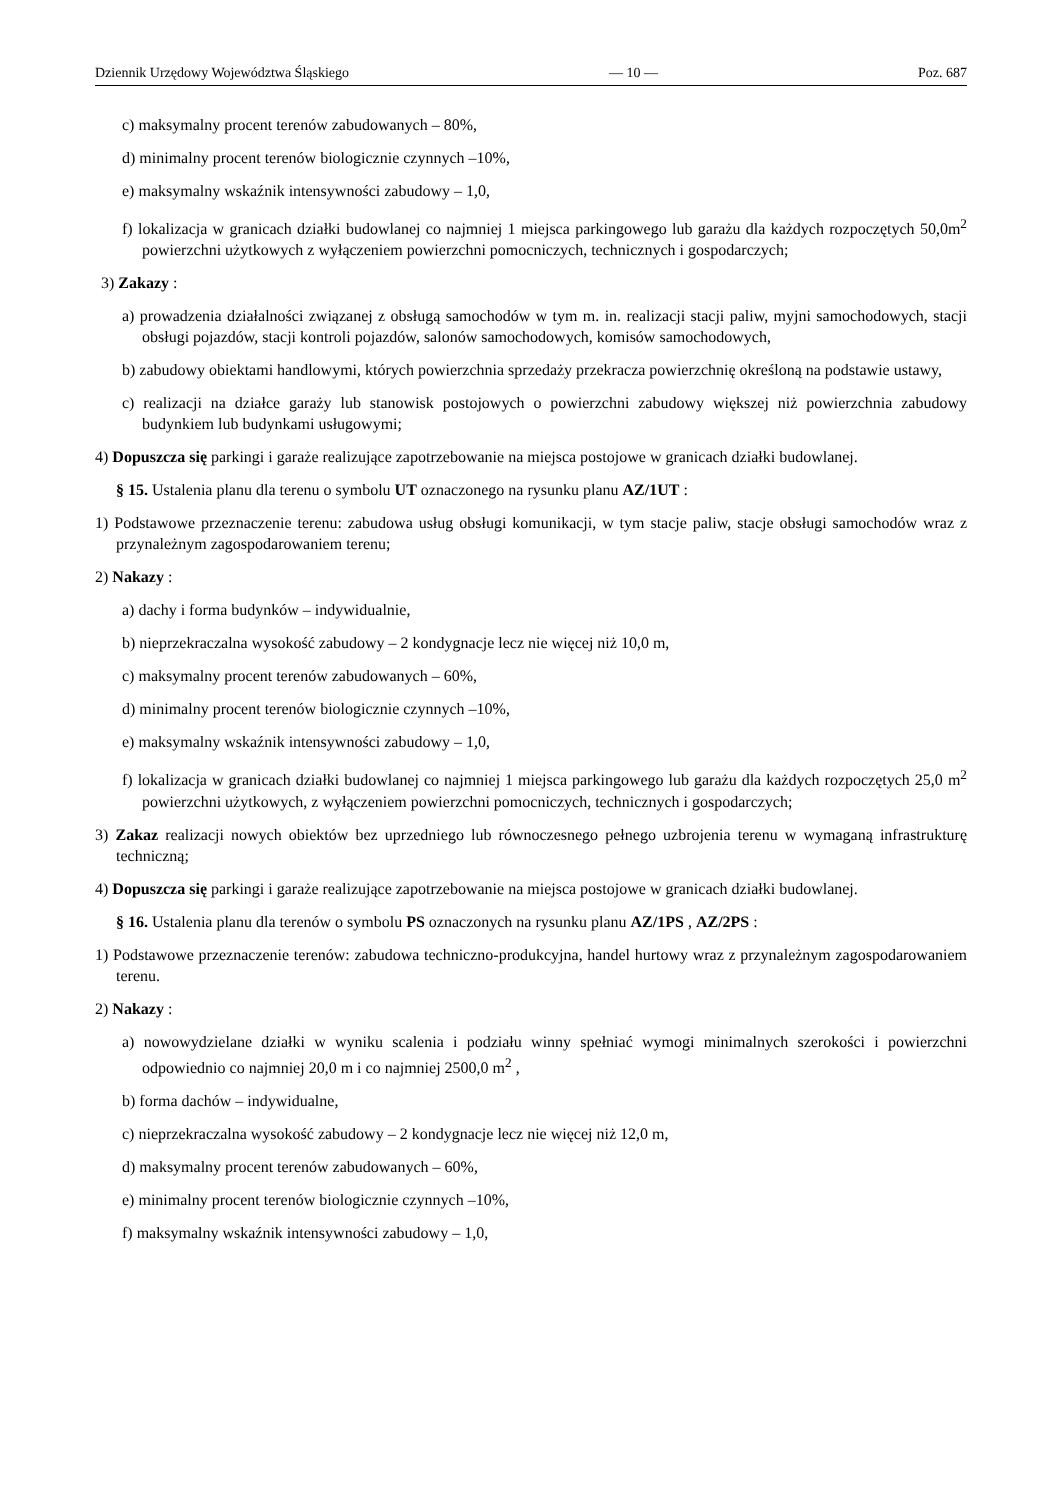Dziennik Urzędowy Województwa Śląskiego — 10 — Poz. 687
c) maksymalny procent terenów zabudowanych – 80%,
d) minimalny procent terenów biologicznie czynnych –10%,
e) maksymalny wskaźnik intensywności zabudowy – 1,0,
f) lokalizacja w granicach działki budowlanej co najmniej 1 miejsca parkingowego lub garażu dla każdych rozpoczętych 50,0m<sup>2</sup> powierzchni użytkowych z wyłączeniem powierzchni pomocniczych, technicznych i gospodarczych;
3) Zakazy :
a) prowadzenia działalności związanej z obsługą samochodów w tym m. in. realizacji stacji paliw, myjni samochodowych, stacji obsługi pojazdów, stacji kontroli pojazdów, salonów samochodowych, komisów samochodowych,
b) zabudowy obiektami handlowymi, których powierzchnia sprzedaży przekracza powierzchnię określoną na podstawie ustawy,
c) realizacji na działce garaży lub stanowisk postojowych o powierzchni zabudowy większej niż powierzchnia zabudowy budynkiem lub budynkami usługowymi;
4) Dopuszcza się parkingi i garaże realizujące zapotrzebowanie na miejsca postojowe w granicach działki budowlanej.
§ 15. Ustalenia planu dla terenu o symbolu UT oznaczonego na rysunku planu AZ/1UT :
1) Podstawowe przeznaczenie terenu: zabudowa usług obsługi komunikacji, w tym stacje paliw, stacje obsługi samochodów wraz z przynależnym zagospodarowaniem terenu;
2) Nakazy :
a) dachy i forma budynków – indywidualnie,
b) nieprzekraczalna wysokość zabudowy – 2 kondygnacje lecz nie więcej niż 10,0 m,
c) maksymalny procent terenów zabudowanych – 60%,
d) minimalny procent terenów biologicznie czynnych –10%,
e) maksymalny wskaźnik intensywności zabudowy – 1,0,
f) lokalizacja w granicach działki budowlanej co najmniej 1 miejsca parkingowego lub garażu dla każdych rozpoczętych 25,0 m<sup>2</sup> powierzchni użytkowych, z wyłączeniem powierzchni pomocniczych, technicznych i gospodarczych;
3) Zakaz realizacji nowych obiektów bez uprzedniego lub równoczesnego pełnego uzbrojenia terenu w wymaganą infrastrukturę techniczną;
4) Dopuszcza się parkingi i garaże realizujące zapotrzebowanie na miejsca postojowe w granicach działki budowlanej.
§ 16. Ustalenia planu dla terenów o symbolu PS oznaczonych na rysunku planu AZ/1PS , AZ/2PS :
1) Podstawowe przeznaczenie terenów: zabudowa techniczno-produkcyjna, handel hurtowy wraz z przynależnym zagospodarowaniem terenu.
2) Nakazy :
a) nowowydzielane działki w wyniku scalenia i podziału winny spełniać wymogi minimalnych szerokości i powierzchni odpowiednio co najmniej 20,0 m i co najmniej 2500,0 m<sup>2</sup> ,
b) forma dachów – indywidualne,
c) nieprzekraczalna wysokość zabudowy – 2 kondygnacje lecz nie więcej niż 12,0 m,
d) maksymalny procent terenów zabudowanych – 60%,
e) minimalny procent terenów biologicznie czynnych –10%,
f) maksymalny wskaźnik intensywności zabudowy – 1,0,